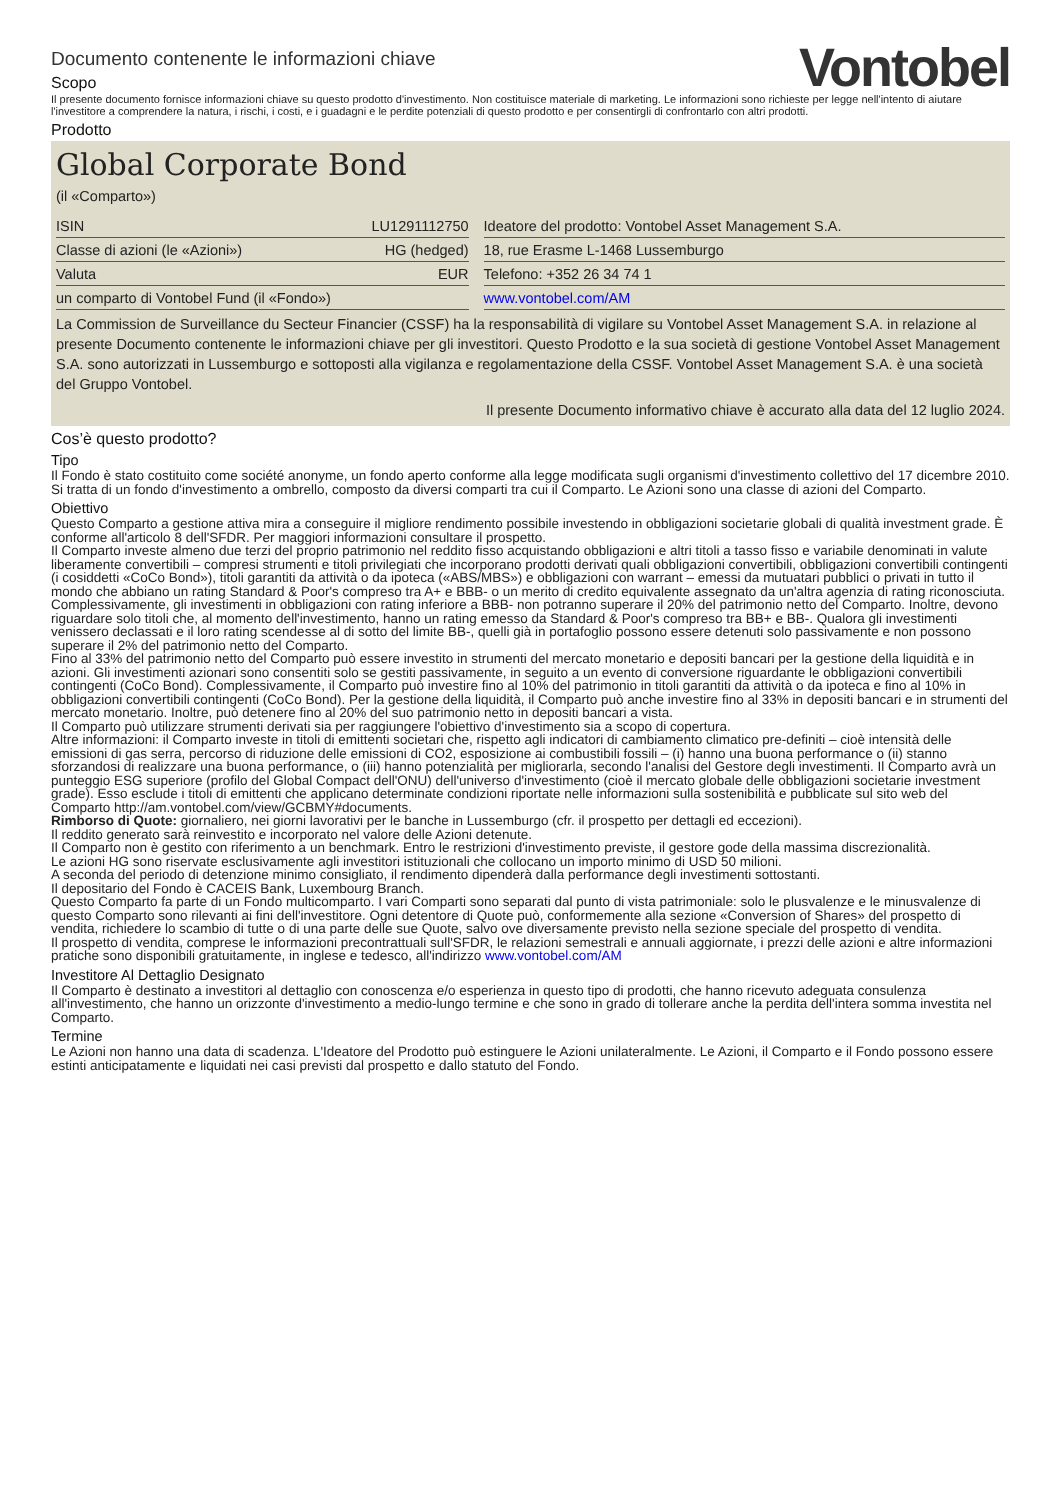Documento contenente le informazioni chiave
Scopo
Vontobel
Il presente documento fornisce informazioni chiave su questo prodotto d'investimento. Non costituisce materiale di marketing. Le informazioni sono richieste per legge nell'intento di aiutare l'investitore a comprendere la natura, i rischi, i costi, e i guadagni e le perdite potenziali di questo prodotto e per consentirgli di confrontarlo con altri prodotti.
Prodotto
Global Corporate Bond
(il «Comparto»)
| ISIN | LU1291112750 | | Ideatore del prodotto: Vontobel Asset Management S.A. |
| Classe di azioni (le «Azioni») | HG (hedged) | | 18, rue Erasme L-1468 Lussemburgo |
| Valuta | EUR | | Telefono: +352 26 34 74 1 |
| un comparto di Vontobel Fund (il «Fondo») | | | www.vontobel.com/AM |
La Commission de Surveillance du Secteur Financier (CSSF) ha la responsabilità di vigilare su Vontobel Asset Management S.A. in relazione al presente Documento contenente le informazioni chiave per gli investitori. Questo Prodotto e la sua società di gestione Vontobel Asset Management S.A. sono autorizzati in Lussemburgo e sottoposti alla vigilanza e regolamentazione della CSSF. Vontobel Asset Management S.A. è una società del Gruppo Vontobel.
Il presente Documento informativo chiave è accurato alla data del 12 luglio 2024.
Cos’è questo prodotto?
Tipo
Il Fondo è stato costituito come société anonyme, un fondo aperto conforme alla legge modificata sugli organismi d'investimento collettivo del 17 dicembre 2010. Si tratta di un fondo d'investimento a ombrello, composto da diversi comparti tra cui il Comparto. Le Azioni sono una classe di azioni del Comparto.
Obiettivo
Questo Comparto a gestione attiva mira a conseguire il migliore rendimento possibile investendo in obbligazioni societarie globali di qualità investment grade. È conforme all'articolo 8 dell'SFDR. Per maggiori informazioni consultare il prospetto.
Il Comparto investe almeno due terzi del proprio patrimonio nel reddito fisso acquistando obbligazioni e altri titoli a tasso fisso e variabile denominati in valute liberamente convertibili – compresi strumenti e titoli privilegiati che incorporano prodotti derivati quali obbligazioni convertibili, obbligazioni convertibili contingenti (i cosiddetti «CoCo Bond»), titoli garantiti da attività o da ipoteca («ABS/MBS») e obbligazioni con warrant – emessi da mutuatari pubblici o privati in tutto il mondo che abbiano un rating Standard & Poor's compreso tra A+ e BBB- o un merito di credito equivalente assegnato da un'altra agenzia di rating riconosciuta.
Complessivamente, gli investimenti in obbligazioni con rating inferiore a BBB- non potranno superare il 20% del patrimonio netto del Comparto. Inoltre, devono riguardare solo titoli che, al momento dell'investimento, hanno un rating emesso da Standard & Poor's compreso tra BB+ e BB-. Qualora gli investimenti venissero declassati e il loro rating scendesse al di sotto del limite BB-, quelli già in portafoglio possono essere detenuti solo passivamente e non possono superare il 2% del patrimonio netto del Comparto.
Fino al 33% del patrimonio netto del Comparto può essere investito in strumenti del mercato monetario e depositi bancari per la gestione della liquidità e in azioni. Gli investimenti azionari sono consentiti solo se gestiti passivamente, in seguito a un evento di conversione riguardante le obbligazioni convertibili contingenti (CoCo Bond). Complessivamente, il Comparto può investire fino al 10% del patrimonio in titoli garantiti da attività o da ipoteca e fino al 10% in obbligazioni convertibili contingenti (CoCo Bond). Per la gestione della liquidità, il Comparto può anche investire fino al 33% in depositi bancari e in strumenti del mercato monetario. Inoltre, può detenere fino al 20% del suo patrimonio netto in depositi bancari a vista.
Il Comparto può utilizzare strumenti derivati sia per raggiungere l'obiettivo d'investimento sia a scopo di copertura.
Altre informazioni: il Comparto investe in titoli di emittenti societari che, rispetto agli indicatori di cambiamento climatico pre-definiti – cioè intensità delle emissioni di gas serra, percorso di riduzione delle emissioni di CO2, esposizione ai combustibili fossili – (i) hanno una buona performance o (ii) stanno sforzandosi di realizzare una buona performance, o (iii) hanno potenzialità per migliorarla, secondo l'analisi del Gestore degli investimenti. Il Comparto avrà un punteggio ESG superiore (profilo del Global Compact dell'ONU) dell'universo d'investimento (cioè il mercato globale delle obbligazioni societarie investment grade). Esso esclude i titoli di emittenti che applicano determinate condizioni riportate nelle informazioni sulla sostenibilità e pubblicate sul sito web del Comparto http://am.vontobel.com/view/GCBMY#documents.
Rimborso di Quote: giornaliero, nei giorni lavorativi per le banche in Lussemburgo (cfr. il prospetto per dettagli ed eccezioni).
Il reddito generato sarà reinvestito e incorporato nel valore delle Azioni detenute.
Il Comparto non è gestito con riferimento a un benchmark. Entro le restrizioni d'investimento previste, il gestore gode della massima discrezionalità.
Le azioni HG sono riservate esclusivamente agli investitori istituzionali che collocano un importo minimo di USD 50 milioni.
A seconda del periodo di detenzione minimo consigliato, il rendimento dipenderà dalla performance degli investimenti sottostanti.
Il depositario del Fondo è CACEIS Bank, Luxembourg Branch.
Questo Comparto fa parte di un Fondo multicomparto. I vari Comparti sono separati dal punto di vista patrimoniale: solo le plusvalenze e le minusvalenze di questo Comparto sono rilevanti ai fini dell'investitore. Ogni detentore di Quote può, conformemente alla sezione «Conversion of Shares» del prospetto di vendita, richiedere lo scambio di tutte o di una parte delle sue Quote, salvo ove diversamente previsto nella sezione speciale del prospetto di vendita.
Il prospetto di vendita, comprese le informazioni precontrattuali sull'SFDR, le relazioni semestrali e annuali aggiornate, i prezzi delle azioni e altre informazioni pratiche sono disponibili gratuitamente, in inglese e tedesco, all'indirizzo www.vontobel.com/AM
Investitore Al Dettaglio Designato
Il Comparto è destinato a investitori al dettaglio con conoscenza e/o esperienza in questo tipo di prodotti, che hanno ricevuto adeguata consulenza all'investimento, che hanno un orizzonte d'investimento a medio-lungo termine e che sono in grado di tollerare anche la perdita dell'intera somma investita nel Comparto.
Termine
Le Azioni non hanno una data di scadenza. L'Ideatore del Prodotto può estinguere le Azioni unilateralmente. Le Azioni, il Comparto e il Fondo possono essere estinti anticipatamente e liquidati nei casi previsti dal prospetto e dallo statuto del Fondo.